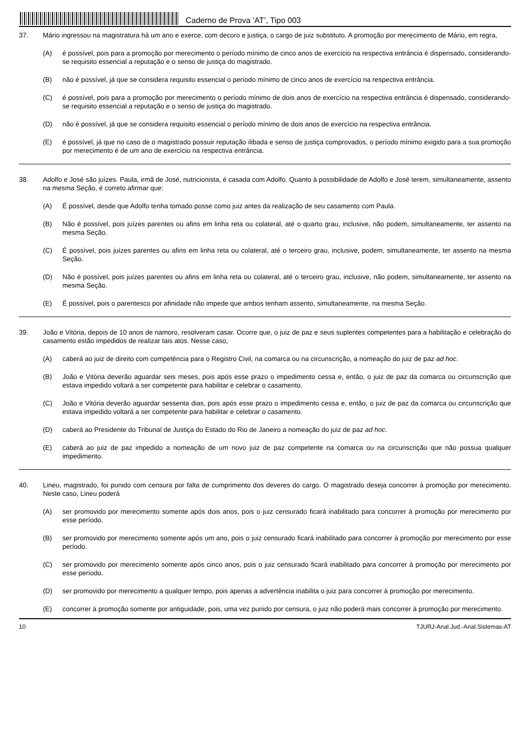Caderno de Prova ’AT’, Tipo 003
37. Mário ingressou na magistratura há um ano e exerce, com decoro e justiça, o cargo de juiz substituto. A promoção por merecimento de Mário, em regra,
(A) é possível, pois para a promoção por merecimento o período mínimo de cinco anos de exercício na respectiva entrância é dispensado, considerando-se requisito essencial a reputação e o senso de justiça do magistrado.
(B) não é possível, já que se considera requisito essencial o período mínimo de cinco anos de exercício na respectiva entrância.
(C) é possível, pois para a promoção por merecimento o período mínimo de dois anos de exercício na respectiva entrância é dispensado, considerando-se requisito essencial a reputação e o senso de justiça do magistrado.
(D) não é possível, já que se considera requisito essencial o período mínimo de dois anos de exercício na respectiva entrância.
(E) é possível, já que no caso de o magistrado possuir reputação ilibada e senso de justiça comprovados, o período mínimo exigido para a sua promoção por merecimento é de um ano de exercício na respectiva entrância.
38. Adolfo e José são juízes. Paula, irmã de José, nutricionista, é casada com Adolfo. Quanto à possibilidade de Adolfo e José terem, simultaneamente, assento na mesma Seção, é correto afirmar que:
(A) É possível, desde que Adolfo tenha tomado posse como juiz antes da realização de seu casamento com Paula.
(B) Não é possível, pois juízes parentes ou afins em linha reta ou colateral, até o quarto grau, inclusive, não podem, simultaneamente, ter assento na mesma Seção.
(C) É possível, pois juízes parentes ou afins em linha reta ou colateral, até o terceiro grau, inclusive, podem, simultaneamente, ter assento na mesma Seção.
(D) Não é possível, pois juízes parentes ou afins em linha reta ou colateral, até o terceiro grau, inclusive, não podem, simultaneamente, ter assento na mesma Seção.
(E) É possível, pois o parentesco por afinidade não impede que ambos tenham assento, simultaneamente, na mesma Seção.
39. João e Vitória, depois de 10 anos de namoro, resolveram casar. Ocorre que, o juiz de paz e seus suplentes competentes para a habilitação e celebração do casamento estão impedidos de realizar tais atos. Nesse caso,
(A) caberá ao juiz de direito com competência para o Registro Civil, na comarca ou na circunscrição, a nomeação do juiz de paz ad hoc.
(B) João e Vitória deverão aguardar seis meses, pois após esse prazo o impedimento cessa e, então, o juiz de paz da comarca ou circunscrição que estava impedido voltará a ser competente para habilitar e celebrar o casamento.
(C) João e Vitória deverão aguardar sessenta dias, pois após esse prazo o impedimento cessa e, então, o juiz de paz da comarca ou circunscrição que estava impedido voltará a ser competente para habilitar e celebrar o casamento.
(D) caberá ao Presidente do Tribunal de Justiça do Estado do Rio de Janeiro a nomeação do juiz de paz ad hoc.
(E) caberá ao juiz de paz impedido a nomeação de um novo juiz de paz competente na comarca ou na circunscrição que não possua qualquer impedimento.
40. Lineu, magistrado, foi punido com censura por falta de cumprimento dos deveres do cargo. O magistrado deseja concorrer à promoção por merecimento. Neste caso, Lineu poderá
(A) ser promovido por merecimento somente após dois anos, pois o juiz censurado ficará inabilitado para concorrer à promoção por merecimento por esse período.
(B) ser promovido por merecimento somente após um ano, pois o juiz censurado ficará inabilitado para concorrer à promoção por merecimento por esse período.
(C) ser promovido por merecimento somente após cinco anos, pois o juiz censurado ficará inabilitado para concorrer à promoção por merecimento por esse período.
(D) ser promovido por merecimento a qualquer tempo, pois apenas a advertência inabilita o juiz para concorrer à promoção por merecimento.
(E) concorrer à promoção somente por antiguidade, pois, uma vez punido por censura, o juiz não poderá mais concorrer à promoção por merecimento.
10 TJURJ-Anal.Jud.-Anal.Sistemas-AT